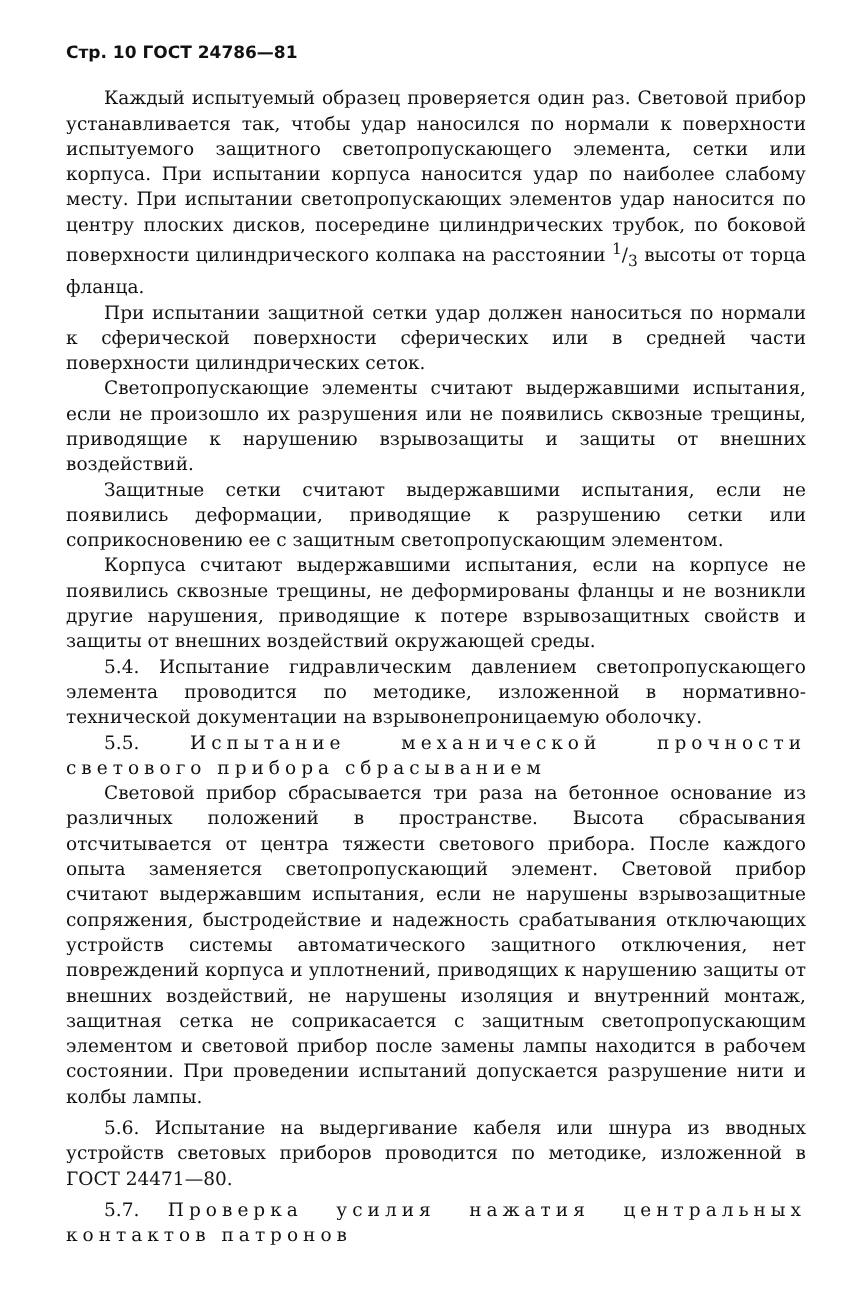Стр. 10 ГОСТ 24786—81
Каждый испытуемый образец проверяется один раз. Световой прибор устанавливается так, чтобы удар наносился по нормали к поверхности испытуемого защитного светопропускающего элемента, сетки или корпуса. При испытании корпуса наносится удар по наиболее слабому месту. При испытании светопропускающих элементов удар наносится по центру плоских дисков, посередине цилиндрических трубок, по боковой поверхности цилиндрического колпака на расстоянии 1/3 высоты от торца фланца.
При испытании защитной сетки удар должен наноситься по нормали к сферической поверхности сферических или в средней части поверхности цилиндрических сеток.
Светопропускающие элементы считают выдержавшими испытания, если не произошло их разрушения или не появились сквозные трещины, приводящие к нарушению взрывозащиты и защиты от внешних воздействий.
Защитные сетки считают выдержавшими испытания, если не появились деформации, приводящие к разрушению сетки или соприкосновению ее с защитным светопропускающим элементом.
Корпуса считают выдержавшими испытания, если на корпусе не появились сквозные трещины, не деформированы фланцы и не возникли другие нарушения, приводящие к потере взрывозащитных свойств и защиты от внешних воздействий окружающей среды.
5.4. Испытание гидравлическим давлением светопропускающего элемента проводится по методике, изложенной в нормативно-технической документации на взрывонепроницаемую оболочку.
5.5. Испытание механической прочности светового прибора сбрасыванием
Световой прибор сбрасывается три раза на бетонное основание из различных положений в пространстве. Высота сбрасывания отсчитывается от центра тяжести светового прибора. После каждого опыта заменяется светопропускающий элемент. Световой прибор считают выдержавшим испытания, если не нарушены взрывозащитные сопряжения, быстродействие и надежность срабатывания отключающих устройств системы автоматического защитного отключения, нет повреждений корпуса и уплотнений, приводящих к нарушению защиты от внешних воздействий, не нарушены изоляция и внутренний монтаж, защитная сетка не соприкасается с защитным светопропускающим элементом и световой прибор после замены лампы находится в рабочем состоянии. При проведении испытаний допускается разрушение нити и колбы лампы.
5.6. Испытание на выдергивание кабеля или шнура из вводных устройств световых приборов проводится по методике, изложенной в ГОСТ 24471—80.
5.7. Проверка усилия нажатия центральных контактов патронов